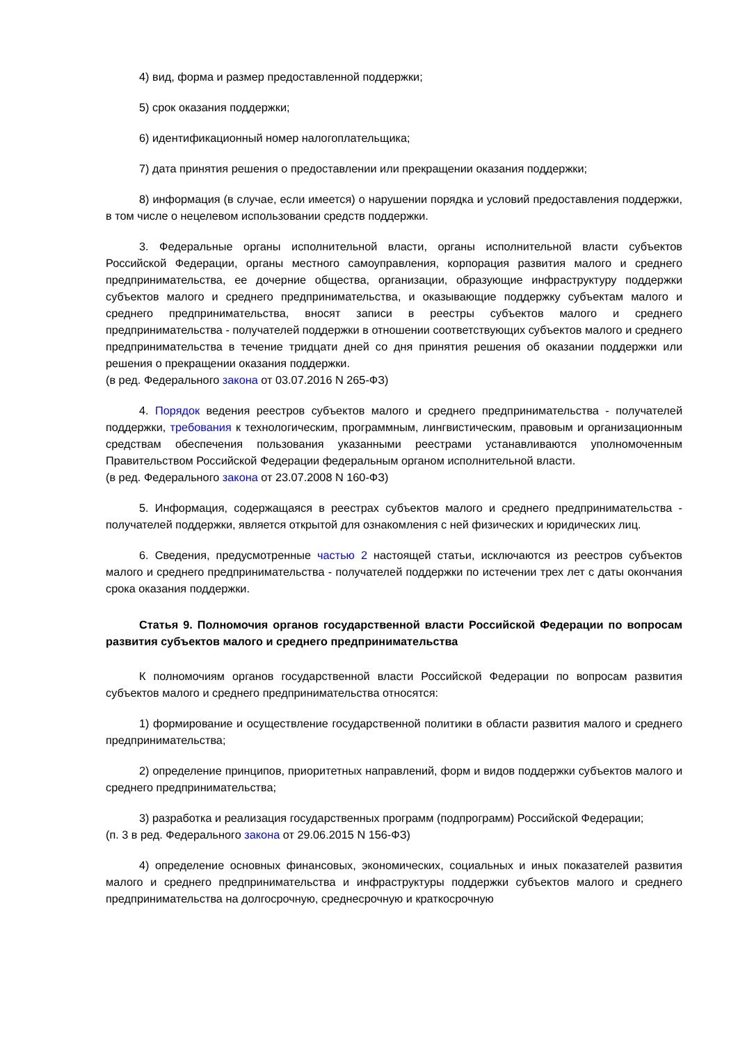4) вид, форма и размер предоставленной поддержки;
5) срок оказания поддержки;
6) идентификационный номер налогоплательщика;
7) дата принятия решения о предоставлении или прекращении оказания поддержки;
8) информация (в случае, если имеется) о нарушении порядка и условий предоставления поддержки, в том числе о нецелевом использовании средств поддержки.
3. Федеральные органы исполнительной власти, органы исполнительной власти субъектов Российской Федерации, органы местного самоуправления, корпорация развития малого и среднего предпринимательства, ее дочерние общества, организации, образующие инфраструктуру поддержки субъектов малого и среднего предпринимательства, и оказывающие поддержку субъектам малого и среднего предпринимательства, вносят записи в реестры субъектов малого и среднего предпринимательства - получателей поддержки в отношении соответствующих субъектов малого и среднего предпринимательства в течение тридцати дней со дня принятия решения об оказании поддержки или решения о прекращении оказания поддержки.
(в ред. Федерального закона от 03.07.2016 N 265-ФЗ)
4. Порядок ведения реестров субъектов малого и среднего предпринимательства - получателей поддержки, требования к технологическим, программным, лингвистическим, правовым и организационным средствам обеспечения пользования указанными реестрами устанавливаются уполномоченным Правительством Российской Федерации федеральным органом исполнительной власти.
(в ред. Федерального закона от 23.07.2008 N 160-ФЗ)
5. Информация, содержащаяся в реестрах субъектов малого и среднего предпринимательства - получателей поддержки, является открытой для ознакомления с ней физических и юридических лиц.
6. Сведения, предусмотренные частью 2 настоящей статьи, исключаются из реестров субъектов малого и среднего предпринимательства - получателей поддержки по истечении трех лет с даты окончания срока оказания поддержки.
Статья 9. Полномочия органов государственной власти Российской Федерации по вопросам развития субъектов малого и среднего предпринимательства
К полномочиям органов государственной власти Российской Федерации по вопросам развития субъектов малого и среднего предпринимательства относятся:
1) формирование и осуществление государственной политики в области развития малого и среднего предпринимательства;
2) определение принципов, приоритетных направлений, форм и видов поддержки субъектов малого и среднего предпринимательства;
3) разработка и реализация государственных программ (подпрограмм) Российской Федерации;
(п. 3 в ред. Федерального закона от 29.06.2015 N 156-ФЗ)
4) определение основных финансовых, экономических, социальных и иных показателей развития малого и среднего предпринимательства и инфраструктуры поддержки субъектов малого и среднего предпринимательства на долгосрочную, среднесрочную и краткосрочную